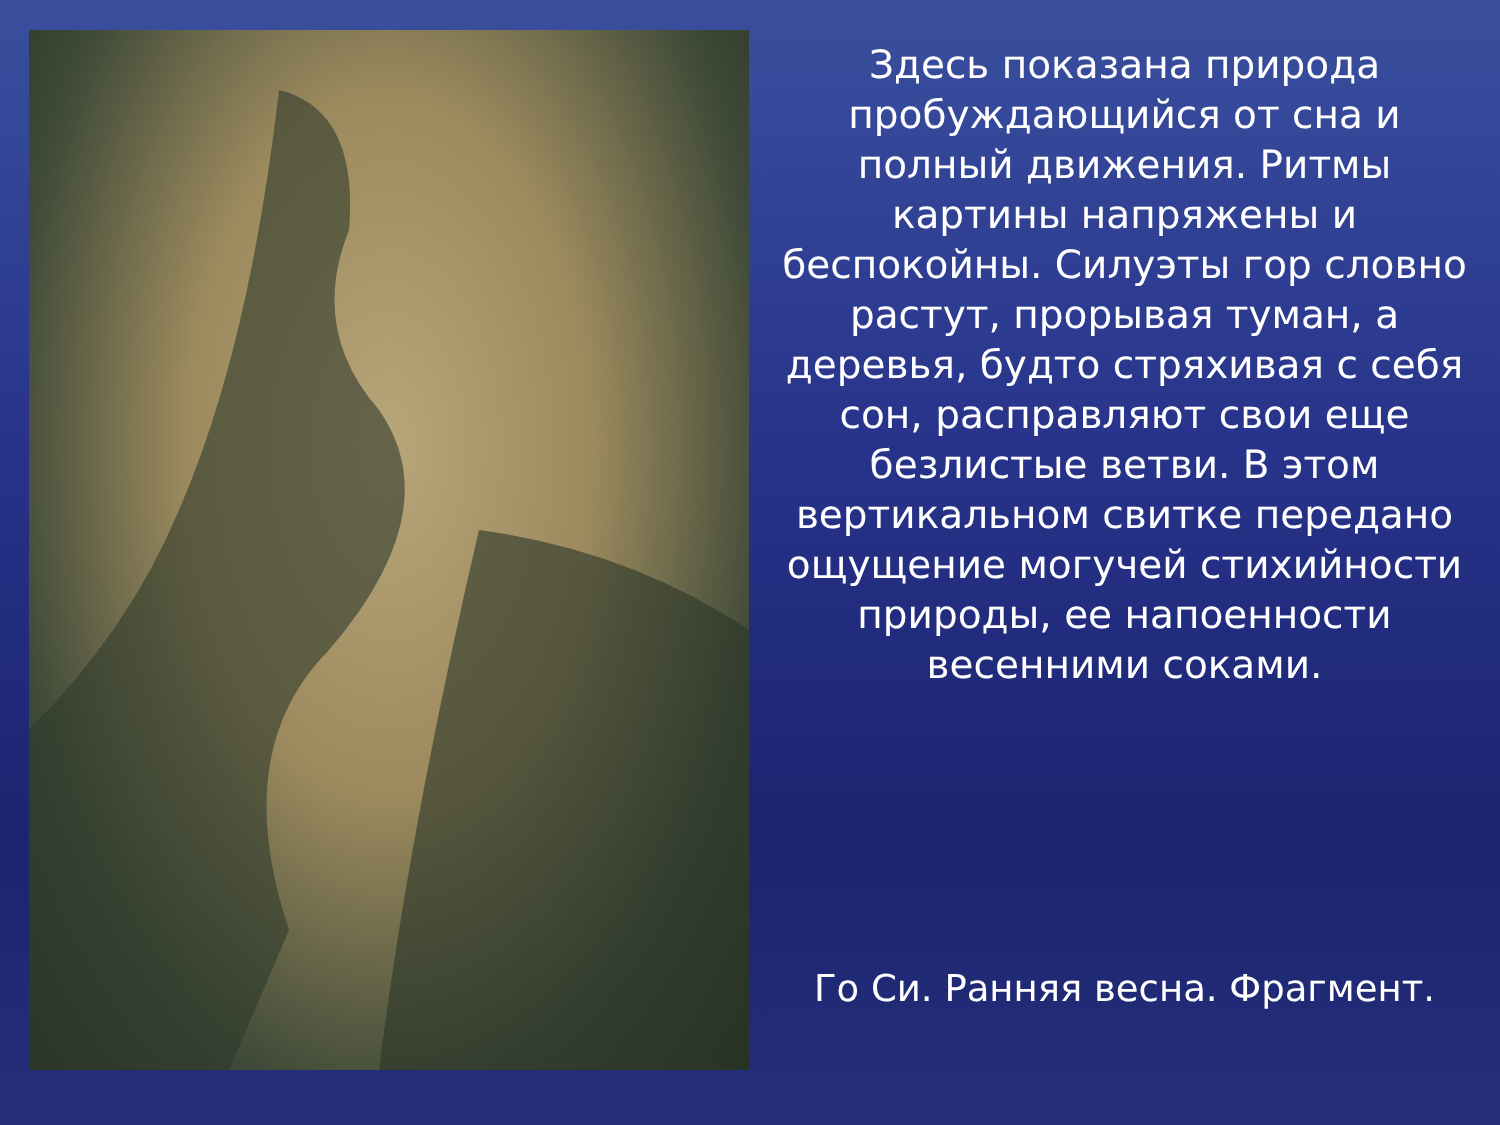Здесь показана природа пробуждающийся от сна и полный движения. Ритмы картины напряжены и беспокойны. Силуэты гор словно растут, прорывая туман, а деревья, будто стряхивая с себя сон, расправляют свои еще безлистые ветви. В этом вертикальном свитке передано ощущение могучей стихийности природы, ее напоенности весенними соками.
Го Си. Ранняя весна. Фрагмент.